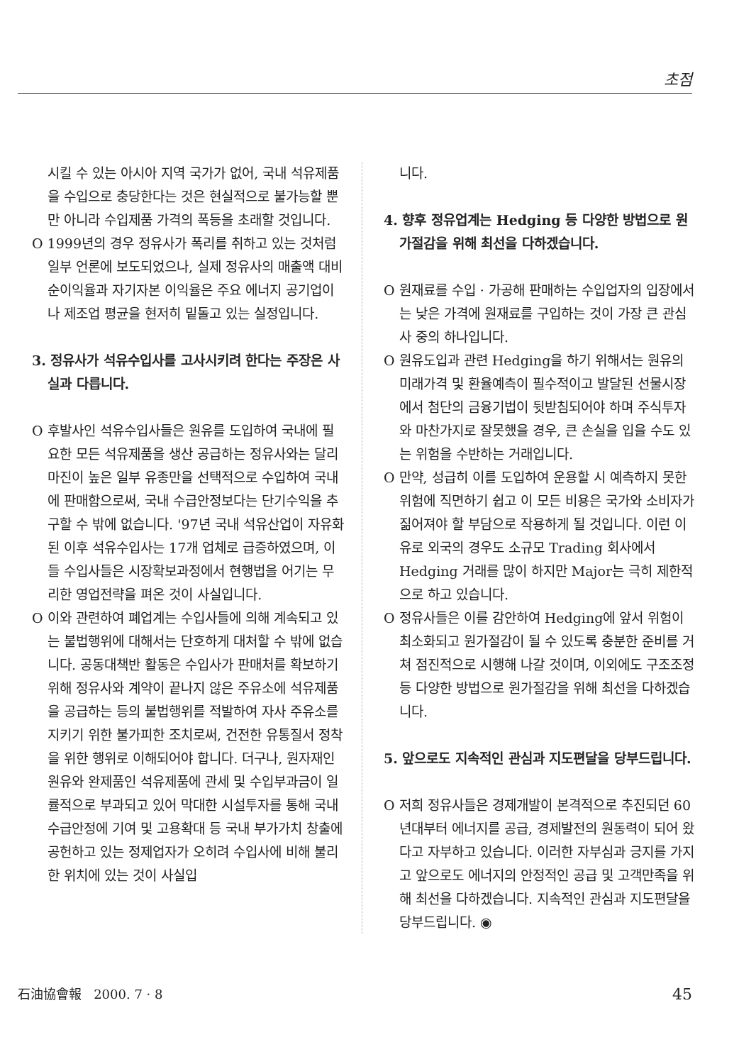초점
시킬 수 있는 아시아 지역 국가가 없어, 국내 석유제품을 수입으로 충당한다는 것은 현실적으로 불가능할 뿐만 아니라 수입제품 가격의 폭등을 초래할 것입니다.
O 1999년의 경우 정유사가 폭리를 취하고 있는 것처럼 일부 언론에 보도되었으나, 실제 정유사의 매출액 대비 순이익율과 자기자본 이익율은 주요 에너지 공기업이나 제조업 평균을 현저히 밑돌고 있는 실정입니다.
3. 정유사가 석유수입사를 고사시키려 한다는 주장은 사실과 다릅니다.
O 후발사인 석유수입사들은 원유를 도입하여 국내에 필요한 모든 석유제품을 생산 공급하는 정유사와는 달리 마진이 높은 일부 유종만을 선택적으로 수입하여 국내에 판매함으로써, 국내 수급안정보다는 단기수익을 추구할 수 밖에 없습니다. '97년 국내 석유산업이 자유화된 이후 석유수입사는 17개 업체로 급증하였으며, 이들 수입사들은 시장확보과정에서 현행법을 어기는 무리한 영업전략을 펴온 것이 사실입니다.
O 이와 관련하여 폐업계는 수입사들에 의해 계속되고 있는 불법행위에 대해서는 단호하게 대처할 수 밖에 없습니다. 공동대책반 활동은 수입사가 판매처를 확보하기 위해 정유사와 계약이 끝나지 않은 주유소에 석유제품을 공급하는 등의 불법행위를 적발하여 자사 주유소를 지키기 위한 불가피한 조치로써, 건전한 유통질서 정착을 위한 행위로 이해되어야 합니다. 더구나, 원자재인 원유와 완제품인 석유제품에 관세 및 수입부과금이 일률적으로 부과되고 있어 막대한 시설투자를 통해 국내 수급안정에 기여 및 고용확대 등 국내 부가가치 창출에 공헌하고 있는 정제업자가 오히려 수입사에 비해 불리한 위치에 있는 것이 사실입
니다.
4. 향후 정유업계는 Hedging 등 다양한 방법으로 원가절감을 위해 최선을 다하겠습니다.
O 원재료를 수입 · 가공해 판매하는 수입업자의 입장에서는 낮은 가격에 원재료를 구입하는 것이 가장 큰 관심사 중의 하나입니다.
O 원유도입과 관련 Hedging을 하기 위해서는 원유의 미래가격 및 환율예측이 필수적이고 발달된 선물시장에서 첨단의 금융기법이 뒷받침되어야 하며 주식투자와 마찬가지로 잘못했을 경우, 큰 손실을 입을 수도 있는 위험을 수반하는 거래입니다.
O 만약, 성급히 이를 도입하여 운용할 시 예측하지 못한 위험에 직면하기 쉽고 이 모든 비용은 국가와 소비자가 짊어져야 할 부담으로 작용하게 될 것입니다. 이런 이유로 외국의 경우도 소규모 Trading 회사에서 Hedging 거래를 많이 하지만 Major는 극히 제한적으로 하고 있습니다.
O 정유사들은 이를 감안하여 Hedging에 앞서 위험이 최소화되고 원가절감이 될 수 있도록 충분한 준비를 거쳐 점진적으로 시행해 나갈 것이며, 이외에도 구조조정 등 다양한 방법으로 원가절감을 위해 최선을 다하겠습니다.
5. 앞으로도 지속적인 관심과 지도편달을 당부드립니다.
O 저희 정유사들은 경제개발이 본격적으로 추진되던 60년대부터 에너지를 공급, 경제발전의 원동력이 되어 왔다고 자부하고 있습니다. 이러한 자부심과 긍지를 가지고 앞으로도 에너지의 안정적인 공급 및 고객만족을 위해 최선을 다하겠습니다. 지속적인 관심과 지도편달을 당부드립니다. ◉
石油協會報 2000. 7 · 8 45